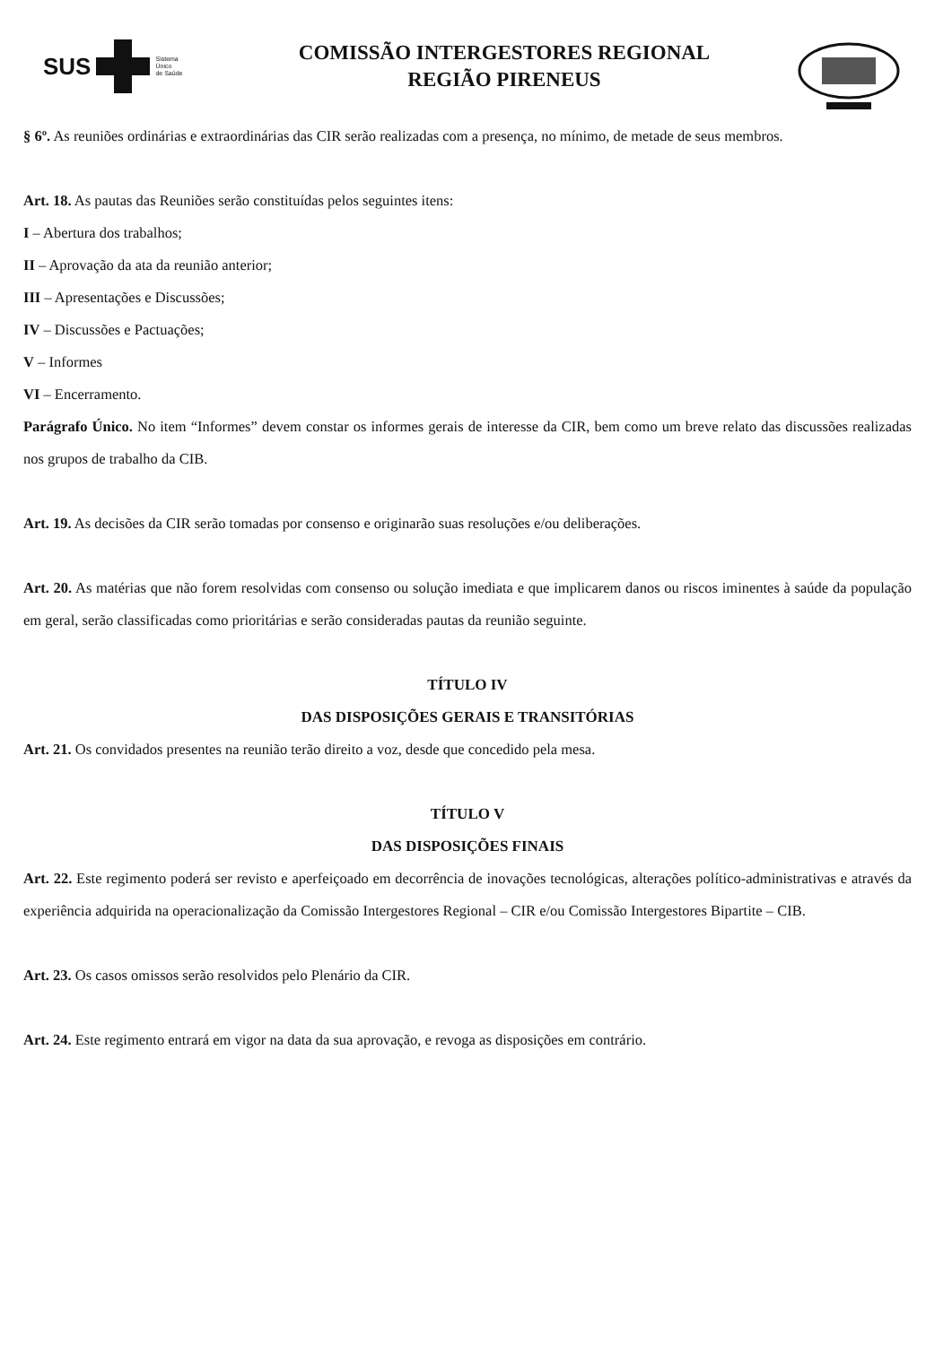SUS
Sistema
Único
de Saúde
COMISSÃO INTERGESTORES REGIONAL
REGIÃO PIRENEUS
§ 6º. As reuniões ordinárias e extraordinárias das CIR serão realizadas com a presença, no mínimo, de metade de seus membros.
Art. 18. As pautas das Reuniões serão constituídas pelos seguintes itens:
I – Abertura dos trabalhos;
II – Aprovação da ata da reunião anterior;
III – Apresentações e Discussões;
IV – Discussões e Pactuações;
V – Informes
VI – Encerramento.
Parágrafo Único. No item “Informes” devem constar os informes gerais de interesse da CIR, bem como um breve relato das discussões realizadas nos grupos de trabalho da CIB.
Art. 19. As decisões da CIR serão tomadas por consenso e originarão suas resoluções e/ou deliberações.
Art. 20. As matérias que não forem resolvidas com consenso ou solução imediata e que implicarem danos ou riscos iminentes à saúde da população em geral, serão classificadas como prioritárias e serão consideradas pautas da reunião seguinte.
TÍTULO IV
DAS DISPOSIÇÕES GERAIS E TRANSITÓRIAS
Art. 21. Os convidados presentes na reunião terão direito a voz, desde que concedido pela mesa.
TÍTULO V
DAS DISPOSIÇÕES FINAIS
Art. 22. Este regimento poderá ser revisto e aperfeiçoado em decorrência de inovações tecnológicas, alterações político-administrativas e através da experiência adquirida na operacionalização da Comissão Intergestores Regional – CIR e/ou Comissão Intergestores Bipartite – CIB.
Art. 23. Os casos omissos serão resolvidos pelo Plenário da CIR.
Art. 24. Este regimento entrará em vigor na data da sua aprovação, e revoga as disposições em contrário.